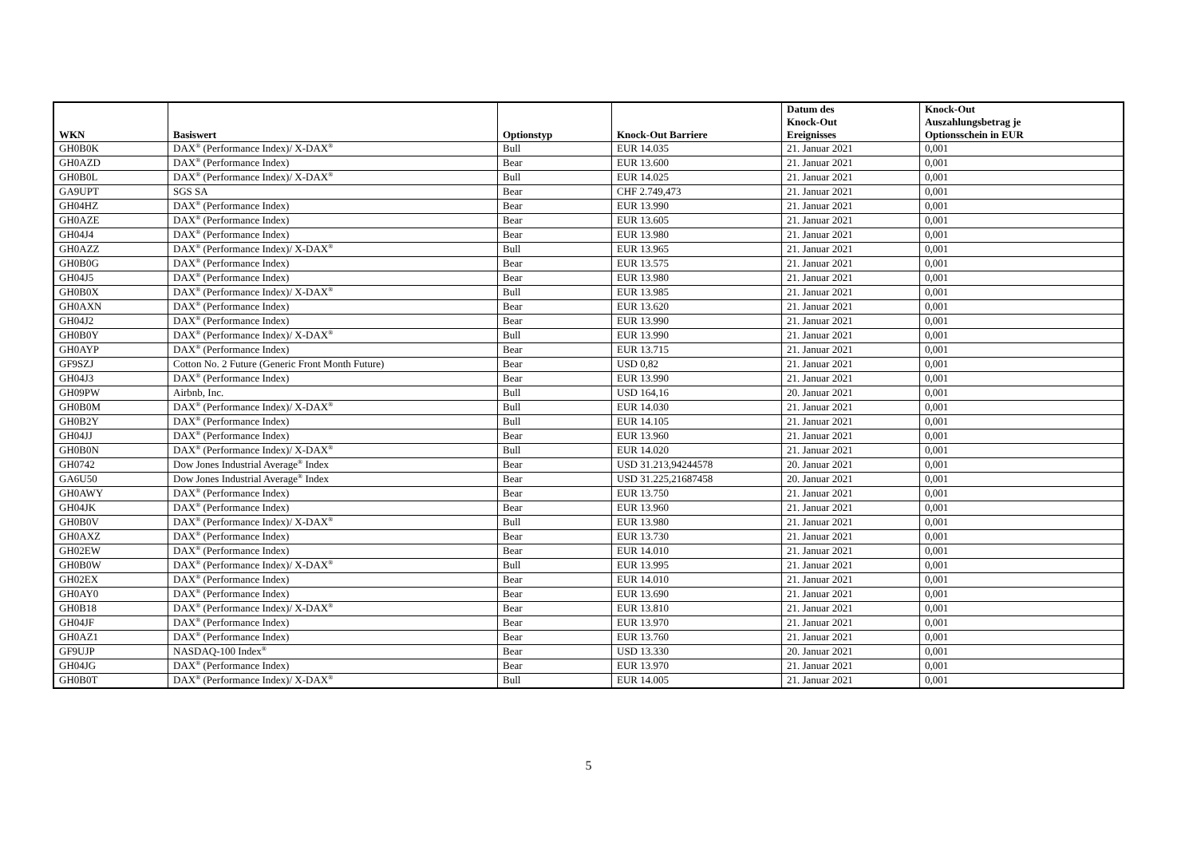| WKN | Basiswert | Optionstyp | Knock-Out Barriere | Datum des Knock-Out Ereignisses | Knock-Out Auszahlungsbetrag je Optionsschein in EUR |
| --- | --- | --- | --- | --- | --- |
| GH0B0K | DAX<sup>®</sup> (Performance Index)/ X-DAX<sup>®</sup> | Bull | EUR 14.035 | 21. Januar 2021 | 0,001 |
| GH0AZD | DAX<sup>®</sup> (Performance Index) | Bear | EUR 13.600 | 21. Januar 2021 | 0,001 |
| GH0B0L | DAX<sup>®</sup> (Performance Index)/ X-DAX<sup>®</sup> | Bull | EUR 14.025 | 21. Januar 2021 | 0,001 |
| GA9UPT | SGS SA | Bear | CHF 2.749,473 | 21. Januar 2021 | 0,001 |
| GH04HZ | DAX<sup>®</sup> (Performance Index) | Bear | EUR 13.990 | 21. Januar 2021 | 0,001 |
| GH0AZE | DAX<sup>®</sup> (Performance Index) | Bear | EUR 13.605 | 21. Januar 2021 | 0,001 |
| GH04J4 | DAX<sup>®</sup> (Performance Index) | Bear | EUR 13.980 | 21. Januar 2021 | 0,001 |
| GH0AZZ | DAX<sup>®</sup> (Performance Index)/ X-DAX<sup>®</sup> | Bull | EUR 13.965 | 21. Januar 2021 | 0,001 |
| GH0B0G | DAX<sup>®</sup> (Performance Index) | Bear | EUR 13.575 | 21. Januar 2021 | 0,001 |
| GH04J5 | DAX<sup>®</sup> (Performance Index) | Bear | EUR 13.980 | 21. Januar 2021 | 0,001 |
| GH0B0X | DAX<sup>®</sup> (Performance Index)/ X-DAX<sup>®</sup> | Bull | EUR 13.985 | 21. Januar 2021 | 0,001 |
| GH0AXN | DAX<sup>®</sup> (Performance Index) | Bear | EUR 13.620 | 21. Januar 2021 | 0,001 |
| GH04J2 | DAX<sup>®</sup> (Performance Index) | Bear | EUR 13.990 | 21. Januar 2021 | 0,001 |
| GH0B0Y | DAX<sup>®</sup> (Performance Index)/ X-DAX<sup>®</sup> | Bull | EUR 13.990 | 21. Januar 2021 | 0,001 |
| GH0AYP | DAX<sup>®</sup> (Performance Index) | Bear | EUR 13.715 | 21. Januar 2021 | 0,001 |
| GF9SZJ | Cotton No. 2 Future (Generic Front Month Future) | Bear | USD 0,82 | 21. Januar 2021 | 0,001 |
| GH04J3 | DAX<sup>®</sup> (Performance Index) | Bear | EUR 13.990 | 21. Januar 2021 | 0,001 |
| GH09PW | Airbnb, Inc. | Bull | USD 164,16 | 20. Januar 2021 | 0,001 |
| GH0B0M | DAX<sup>®</sup> (Performance Index)/ X-DAX<sup>®</sup> | Bull | EUR 14.030 | 21. Januar 2021 | 0,001 |
| GH0B2Y | DAX<sup>®</sup> (Performance Index) | Bull | EUR 14.105 | 21. Januar 2021 | 0,001 |
| GH04JJ | DAX<sup>®</sup> (Performance Index) | Bear | EUR 13.960 | 21. Januar 2021 | 0,001 |
| GH0B0N | DAX<sup>®</sup> (Performance Index)/ X-DAX<sup>®</sup> | Bull | EUR 14.020 | 21. Januar 2021 | 0,001 |
| GH0742 | Dow Jones Industrial Average<sup>®</sup> Index | Bear | USD 31.213,94244578 | 20. Januar 2021 | 0,001 |
| GA6U50 | Dow Jones Industrial Average<sup>®</sup> Index | Bear | USD 31.225,21687458 | 20. Januar 2021 | 0,001 |
| GH0AWY | DAX<sup>®</sup> (Performance Index) | Bear | EUR 13.750 | 21. Januar 2021 | 0,001 |
| GH04JK | DAX<sup>®</sup> (Performance Index) | Bear | EUR 13.960 | 21. Januar 2021 | 0,001 |
| GH0B0V | DAX<sup>®</sup> (Performance Index)/ X-DAX<sup>®</sup> | Bull | EUR 13.980 | 21. Januar 2021 | 0,001 |
| GH0AXZ | DAX<sup>®</sup> (Performance Index) | Bear | EUR 13.730 | 21. Januar 2021 | 0,001 |
| GH02EW | DAX<sup>®</sup> (Performance Index) | Bear | EUR 14.010 | 21. Januar 2021 | 0,001 |
| GH0B0W | DAX<sup>®</sup> (Performance Index)/ X-DAX<sup>®</sup> | Bull | EUR 13.995 | 21. Januar 2021 | 0,001 |
| GH02EX | DAX<sup>®</sup> (Performance Index) | Bear | EUR 14.010 | 21. Januar 2021 | 0,001 |
| GH0AY0 | DAX<sup>®</sup> (Performance Index) | Bear | EUR 13.690 | 21. Januar 2021 | 0,001 |
| GH0B18 | DAX<sup>®</sup> (Performance Index)/ X-DAX<sup>®</sup> | Bear | EUR 13.810 | 21. Januar 2021 | 0,001 |
| GH04JF | DAX<sup>®</sup> (Performance Index) | Bear | EUR 13.970 | 21. Januar 2021 | 0,001 |
| GH0AZ1 | DAX<sup>®</sup> (Performance Index) | Bear | EUR 13.760 | 21. Januar 2021 | 0,001 |
| GF9UJP | NASDAQ-100 Index<sup>®</sup> | Bear | USD 13.330 | 20. Januar 2021 | 0,001 |
| GH04JG | DAX<sup>®</sup> (Performance Index) | Bear | EUR 13.970 | 21. Januar 2021 | 0,001 |
| GH0B0T | DAX<sup>®</sup> (Performance Index)/ X-DAX<sup>®</sup> | Bull | EUR 14.005 | 21. Januar 2021 | 0,001 |
5